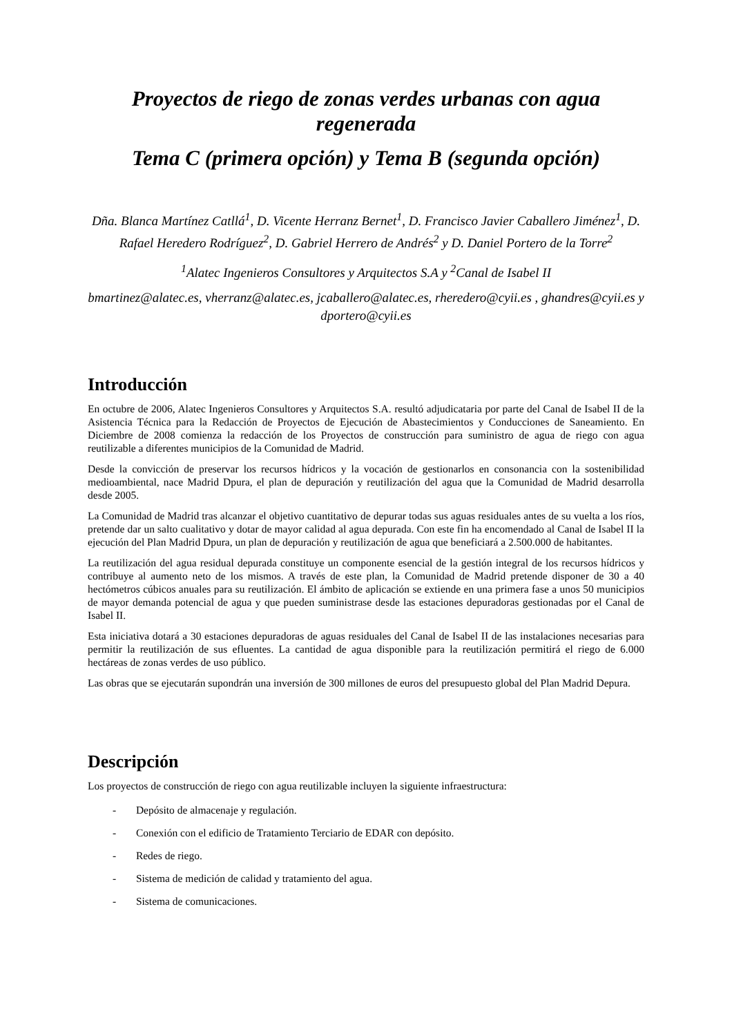Proyectos de riego de zonas verdes urbanas con agua regenerada
Tema C (primera opción) y Tema B (segunda opción)
Dña. Blanca Martínez Catllá<sup>1</sup>, D. Vicente Herranz Bernet<sup>1</sup>, D. Francisco Javier Caballero Jiménez<sup>1</sup>, D. Rafael Heredero Rodríguez<sup>2</sup>, D. Gabriel Herrero de Andrés<sup>2</sup> y D. Daniel Portero de la Torre<sup>2</sup>
<sup>1</sup> Alatec Ingenieros Consultores y Arquitectos S.A y <sup>2</sup>Canal de Isabel II
bmartinez@alatec.es, vherranz@alatec.es, jcaballero@alatec.es, rheredero@cyii.es , ghandres@cyii.es y dportero@cyii.es
Introducción
En octubre de 2006, Alatec Ingenieros Consultores y Arquitectos S.A. resultó adjudicataria por parte del Canal de Isabel II de la Asistencia Técnica para la Redacción de Proyectos de Ejecución de Abastecimientos y Conducciones de Saneamiento. En Diciembre de 2008 comienza la redacción de los Proyectos de construcción para suministro de agua de riego con agua reutilizable a diferentes municipios de la Comunidad de Madrid.
Desde la convicción de preservar los recursos hídricos y la vocación de gestionarlos en consonancia con la sostenibilidad medioambiental, nace Madrid Dpura, el plan de depuración y reutilización del agua que la Comunidad de Madrid desarrolla desde 2005.
La Comunidad de Madrid tras alcanzar el objetivo cuantitativo de depurar todas sus aguas residuales antes de su vuelta a los ríos, pretende dar un salto cualitativo y dotar de mayor calidad al agua depurada. Con este fin ha encomendado al Canal de Isabel II la ejecución del Plan Madrid Dpura, un plan de depuración y reutilización de agua que beneficiará a 2.500.000 de habitantes.
La reutilización del agua residual depurada constituye un componente esencial de la gestión integral de los recursos hídricos y contribuye al aumento neto de los mismos. A través de este plan, la Comunidad de Madrid pretende disponer de 30 a 40 hectómetros cúbicos anuales para su reutilización. El ámbito de aplicación se extiende en una primera fase a unos 50 municipios de mayor demanda potencial de agua y que pueden suministrase desde las estaciones depuradoras gestionadas por el Canal de Isabel II.
Esta iniciativa dotará a 30 estaciones depuradoras de aguas residuales del Canal de Isabel II de las instalaciones necesarias para permitir la reutilización de sus efluentes. La cantidad de agua disponible para la reutilización permitirá el riego de 6.000 hectáreas de zonas verdes de uso público.
Las obras que se ejecutarán supondrán una inversión de 300 millones de euros del presupuesto global del Plan Madrid Depura.
Descripción
Los proyectos de construcción de riego con agua reutilizable incluyen la siguiente infraestructura:
- Depósito de almacenaje y regulación.
- Conexión con el edificio de Tratamiento Terciario de EDAR con depósito.
- Redes de riego.
- Sistema de medición de calidad y tratamiento del agua.
- Sistema de comunicaciones.